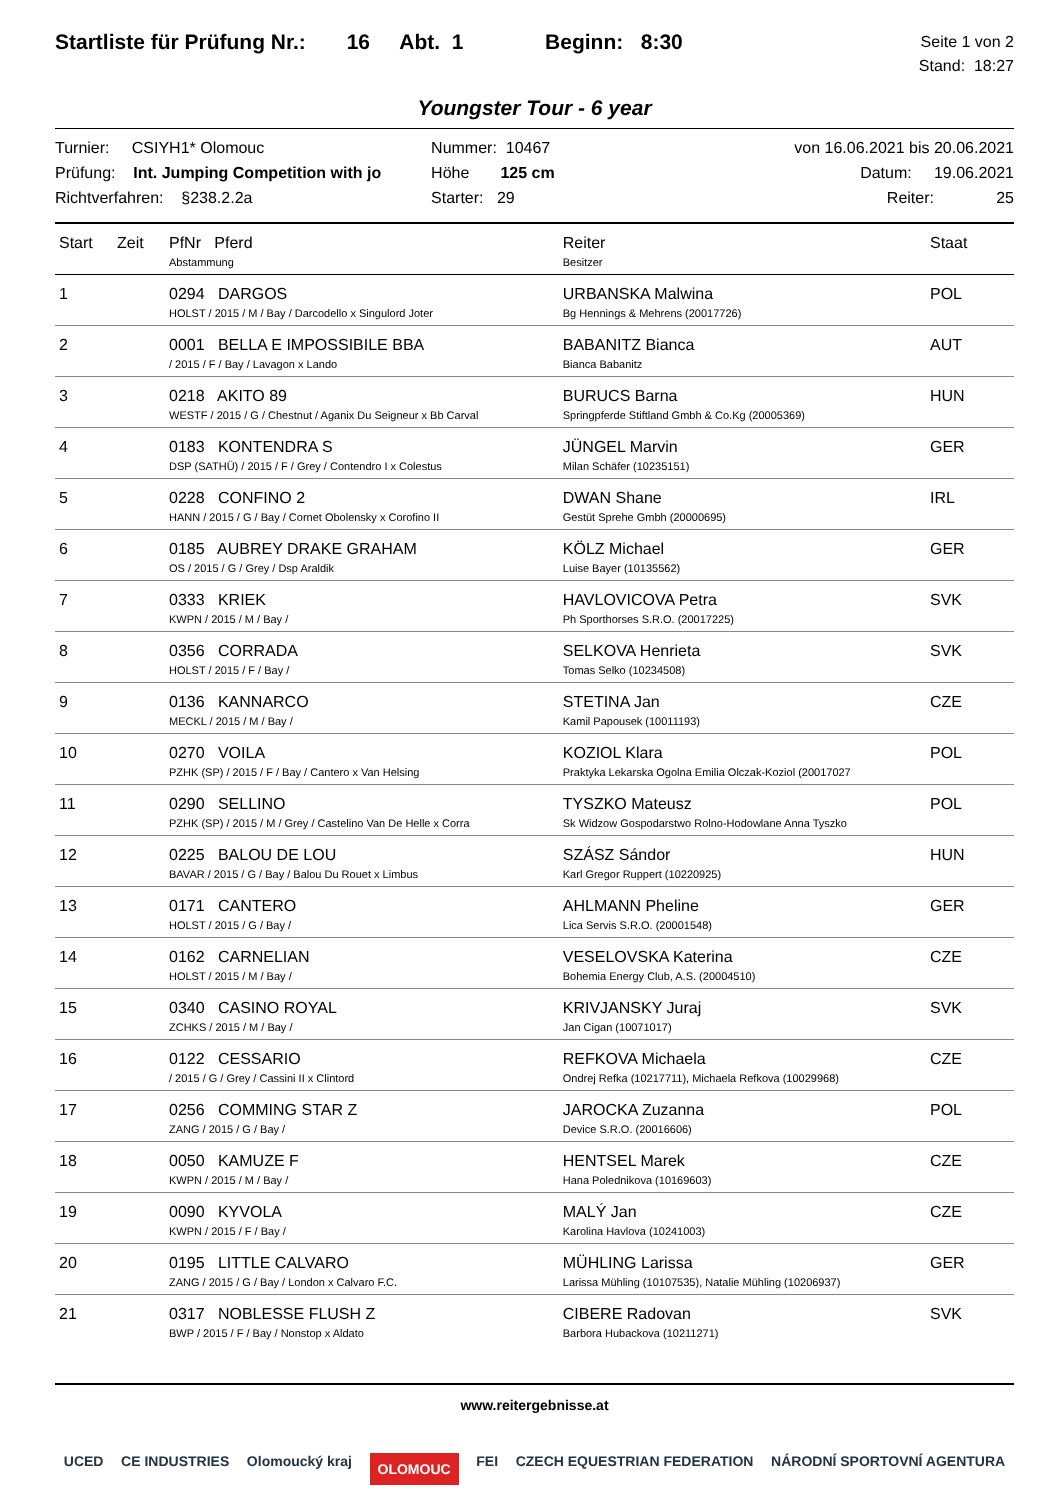Startliste für Prüfung Nr.: 16 Abt. 1 Beginn: 8:30
Seite 1 von 2
Stand: 18:27
Youngster Tour - 6 year
Turnier: CSIYH1* Olomouc
Prüfung: Int. Jumping Competition with jo
Richtverfahren: §238.2.2a
Nummer: 10467
Höhe 125 cm
Starter: 29
von 16.06.2021 bis 20.06.2021
Datum: 19.06.2021
Reiter: 25
| Start | Zeit | PfNr Pferd Abstammung | Reiter Besitzer | Staat |
| --- | --- | --- | --- | --- |
| 1 | | 0294 DARGOS HOLST / 2015 / M / Bay / Darcodello x Singulord Joter | URBANSKA Malwina Bg Hennings & Mehrens (20017726) | POL |
| 2 | | 0001 BELLA E IMPOSSIBILE BBA / 2015 / F / Bay / Lavagon x Lando | BABANITZ Bianca Bianca Babanitz | AUT |
| 3 | | 0218 AKITO 89 WESTF / 2015 / G / Chestnut / Aganix Du Seigneur x Bb Carval | BURUCS Barna Springpferde Stiftland Gmbh & Co.Kg (20005369) | HUN |
| 4 | | 0183 KONTENDRA S DSP (SATHÜ) / 2015 / F / Grey / Contendro I x Colestus | JÜNGEL Marvin Milan Schäfer (10235151) | GER |
| 5 | | 0228 CONFINO 2 HANN / 2015 / G / Bay / Cornet Obolensky x Corofino II | DWAN Shane Gestüt Sprehe Gmbh (20000695) | IRL |
| 6 | | 0185 AUBREY DRAKE GRAHAM OS / 2015 / G / Grey / Dsp Araldik | KÖLZ Michael Luise Bayer (10135562) | GER |
| 7 | | 0333 KRIEK KWPN / 2015 / M / Bay / | HAVLOVICOVA Petra Ph Sporthorses S.R.O. (20017225) | SVK |
| 8 | | 0356 CORRADA HOLST / 2015 / F / Bay / | SELKOVA Henrieta Tomas Selko (10234508) | SVK |
| 9 | | 0136 KANNARCO MECKL / 2015 / M / Bay / | STETINA Jan Kamil Papousek (10011193) | CZE |
| 10 | | 0270 VOILA PZHK (SP) / 2015 / F / Bay / Cantero x Van Helsing | KOZIOL Klara Praktyka Lekarska Ogolna Emilia Olczak-Koziol (20017027 | POL |
| 11 | | 0290 SELLINO PZHK (SP) / 2015 / M / Grey / Castelino Van De Helle x Corra | TYSZKO Mateusz Sk Widzow Gospodarstwo Rolno-Hodowlane Anna Tyszko | POL |
| 12 | | 0225 BALOU DE LOU BAVAR / 2015 / G / Bay / Balou Du Rouet x Limbus | SZÁSZ Sándor Karl Gregor Ruppert (10220925) | HUN |
| 13 | | 0171 CANTERO HOLST / 2015 / G / Bay / | AHLMANN Pheline Lica Servis S.R.O. (20001548) | GER |
| 14 | | 0162 CARNELIAN HOLST / 2015 / M / Bay / | VESELOVSKA Katerina Bohemia Energy Club, A.S. (20004510) | CZE |
| 15 | | 0340 CASINO ROYAL ZCHKS / 2015 / M / Bay / | KRIVJANSKY Juraj Jan Cigan (10071017) | SVK |
| 16 | | 0122 CESSARIO / 2015 / G / Grey / Cassini II x Clintord | REFKOVA Michaela Ondrej Refka (10217711), Michaela Refkova (10029968) | CZE |
| 17 | | 0256 COMMING STAR Z ZANG / 2015 / G / Bay / | JAROCKA Zuzanna Device S.R.O. (20016606) | POL |
| 18 | | 0050 KAMUZE F KWPN / 2015 / M / Bay / | HENTSEL Marek Hana Polednikova (10169603) | CZE |
| 19 | | 0090 KYVOLA KWPN / 2015 / F / Bay / | MALÝ Jan Karolina Havlova (10241003) | CZE |
| 20 | | 0195 LITTLE CALVARO ZANG / 2015 / G / Bay / London x Calvaro F.C. | MÜHLING Larissa Larissa Mühling (10107535), Natalie Mühling (10206937) | GER |
| 21 | | 0317 NOBLESSE FLUSH Z BWP / 2015 / F / Bay / Nonstop x Aldato | CIBERE Radovan Barbora Hubackova (10211271) | SVK |
www.reitergebnisse.at
UCED CE INDUSTRIES Olomoucký kraj OLOMOUC FEI CZECH EQUESTRIAN FEDERATION NÁRODNÍ SPORTOVNÍ AGENTURA